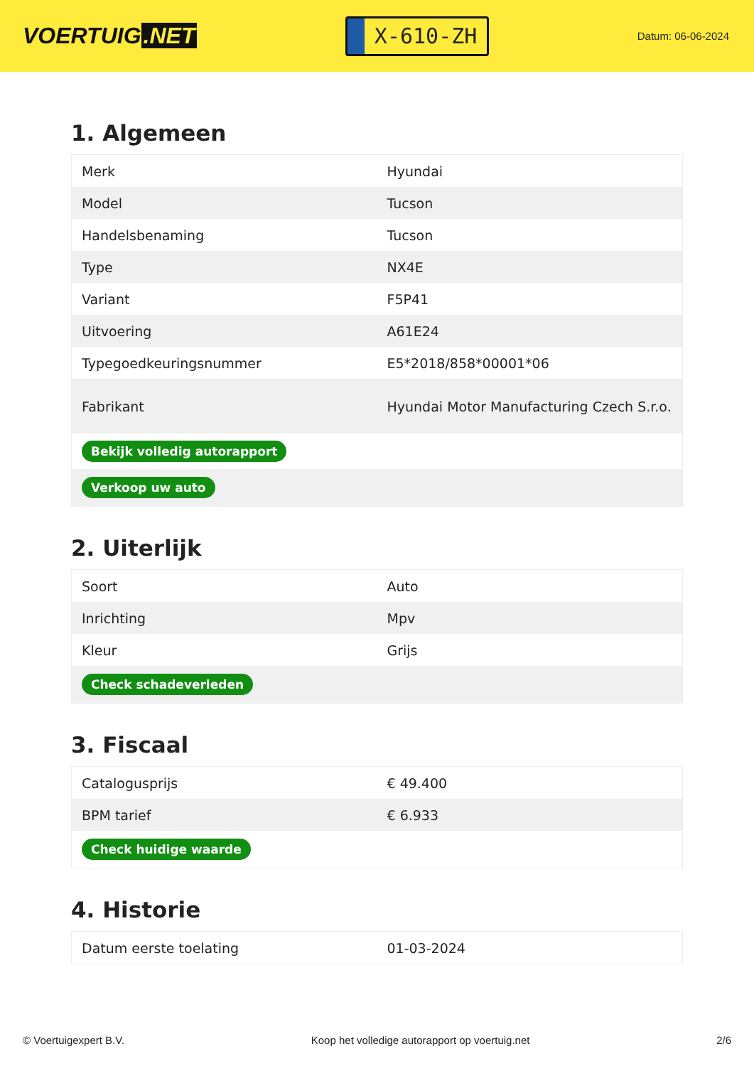VOERTUIG.NET
X-610-ZH
Datum: 06-06-2024
1. Algemeen
| Merk | Hyundai |
| Model | Tucson |
| Handelsbenaming | Tucson |
| Type | NX4E |
| Variant | F5P41 |
| Uitvoering | A61E24 |
| Typegoedkeuringsnummer | E5*2018/858*00001*06 |
| Fabrikant | Hyundai Motor Manufacturing Czech S.r.o. |
| Bekijk volledig autorapport | |
| Verkoop uw auto | |
2. Uiterlijk
| Soort | Auto |
| Inrichting | Mpv |
| Kleur | Grijs |
| Check schadeverleden | |
3. Fiscaal
| Catalogusprijs | € 49.400 |
| BPM tarief | € 6.933 |
| Check huidige waarde | |
4. Historie
| Datum eerste toelating | 01-03-2024 |
© Voertuigexpert B.V. Koop het volledige autorapport op voertuig.net 2/6